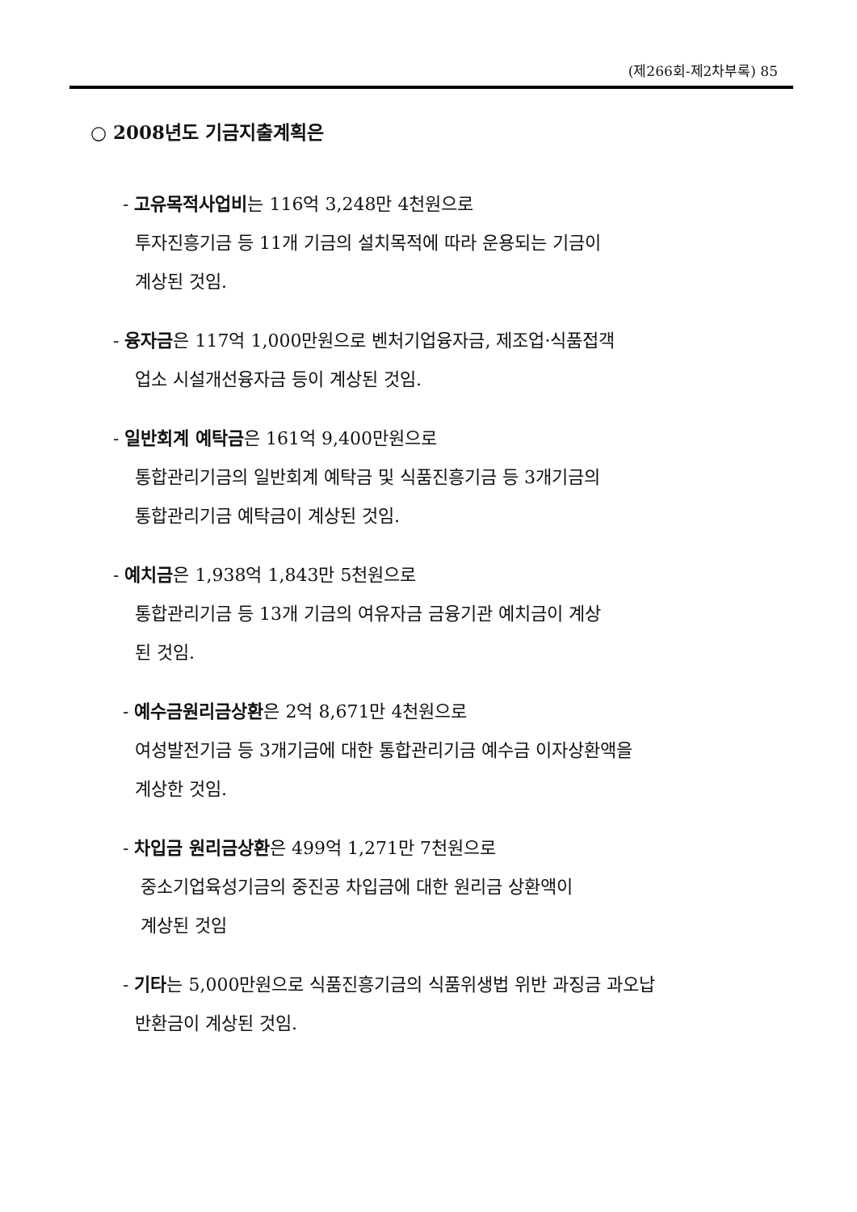(제266회-제2차부록) 85
○ 2008년도 기금지출계획은
- 고유목적사업비는 116억 3,248만 4천원으로
투자진흥기금 등 11개 기금의 설치목적에 따라 운용되는 기금이
계상된 것임.
- 융자금은 117억 1,000만원으로 벤처기업융자금, 제조업·식품접객
업소 시설개선융자금 등이 계상된 것임.
- 일반회계 예탁금은 161억 9,400만원으로
통합관리기금의 일반회계 예탁금 및 식품진흥기금 등 3개기금의
통합관리기금 예탁금이 계상된 것임.
- 예치금은 1,938억 1,843만 5천원으로
통합관리기금 등 13개 기금의 여유자금 금융기관 예치금이 계상
된 것임.
- 예수금원리금상환은 2억 8,671만 4천원으로
여성발전기금 등 3개기금에 대한 통합관리기금 예수금 이자상환액을
계상한 것임.
- 차입금 원리금상환은 499억 1,271만 7천원으로
중소기업육성기금의 중진공 차입금에 대한 원리금 상환액이
계상된 것임
- 기타는 5,000만원으로 식품진흥기금의 식품위생법 위반 과징금 과오납
반환금이 계상된 것임.